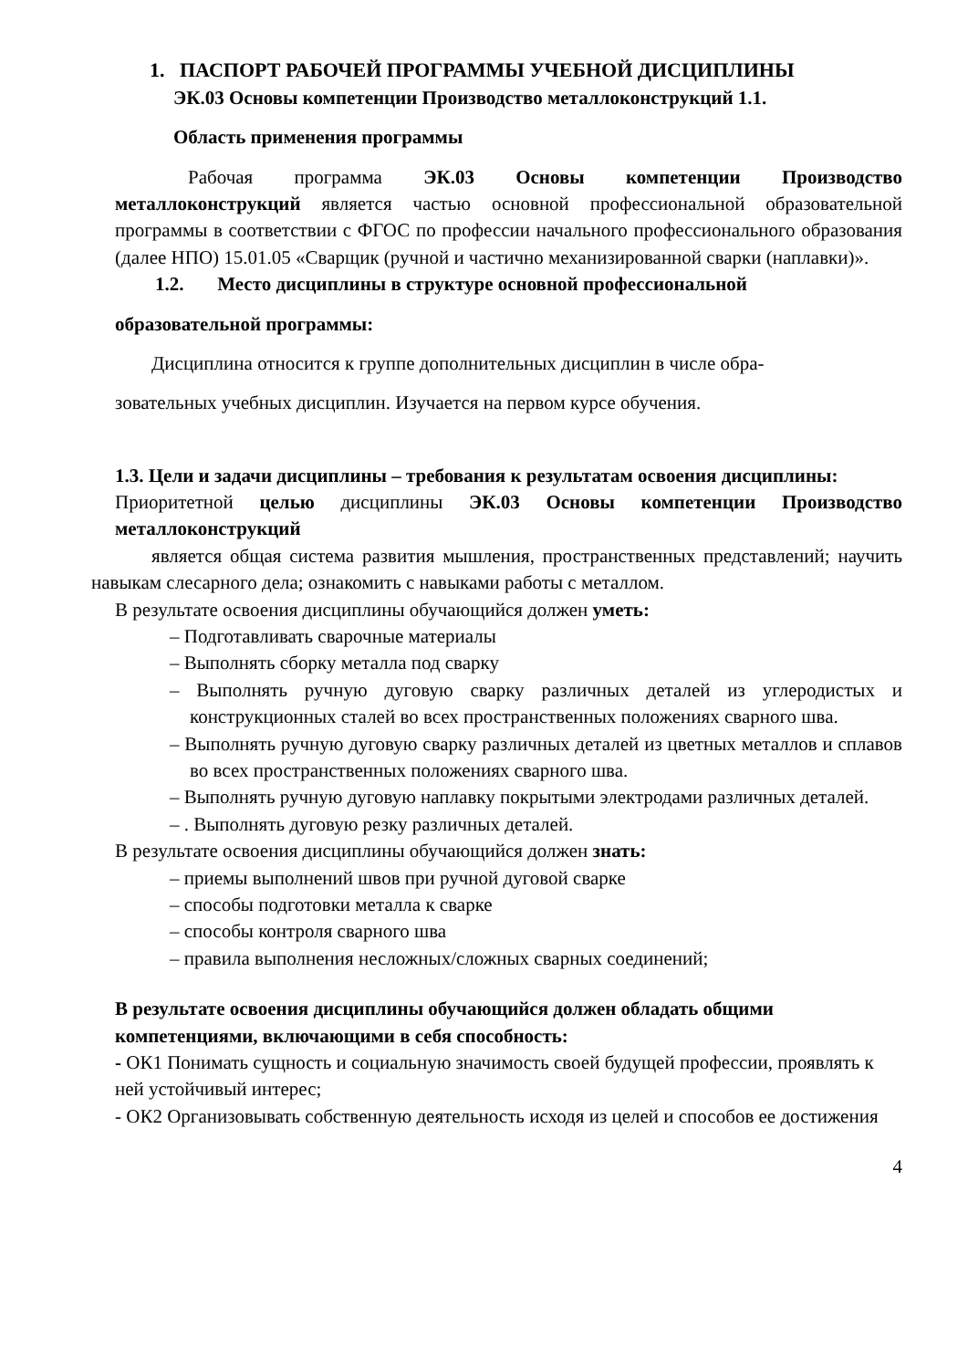1. ПАСПОРТ РАБОЧЕЙ ПРОГРАММЫ УЧЕБНОЙ ДИСЦИПЛИНЫ
ЭК.03 Основы компетенции Производство металлоконструкций 1.1.
Область применения программы
Рабочая программа ЭК.03 Основы компетенции Производство металлоконструкций является частью основной профессиональной образовательной программы в соответствии с ФГОС по профессии начального профессионального образования (далее НПО) 15.01.05 «Сварщик (ручной и частично механизированной сварки (наплавки)».
1.2. Место дисциплины в структуре основной профессиональной
образовательной программы:
Дисциплина относится к группе дополнительных дисциплин в числе обра-
зовательных учебных дисциплин. Изучается на первом курсе обучения.
1.3. Цели и задачи дисциплины – требования к результатам освоения дисциплины:
Приоритетной целью дисциплины ЭК.03 Основы компетенции Производство металлоконструкций
является общая система развития мышления, пространственных представлений; научить навыкам слесарного дела; ознакомить с навыками работы с металлом.
В результате освоения дисциплины обучающийся должен уметь:
– Подготавливать сварочные материалы
– Выполнять сборку металла под сварку
– Выполнять ручную дуговую сварку различных деталей из углеродистых и конструкционных сталей во всех пространственных положениях сварного шва.
– Выполнять ручную дуговую сварку различных деталей из цветных металлов и сплавов во всех пространственных положениях сварного шва.
– Выполнять ручную дуговую наплавку покрытыми электродами различных деталей.
– . Выполнять дуговую резку различных деталей.
В результате освоения дисциплины обучающийся должен знать:
– приемы выполнений швов при ручной дуговой сварке
– способы подготовки металла к сварке
– способы контроля сварного шва
– правила выполнения несложных/сложных сварных соединений;
В результате освоения дисциплины обучающийся должен обладать общими компетенциями, включающими в себя способность:
- ОК1 Понимать сущность и социальную значимость своей будущей профессии, проявлять к ней устойчивый интерес;
- ОК2 Организовывать собственную деятельность исходя из целей и способов ее достижения
4